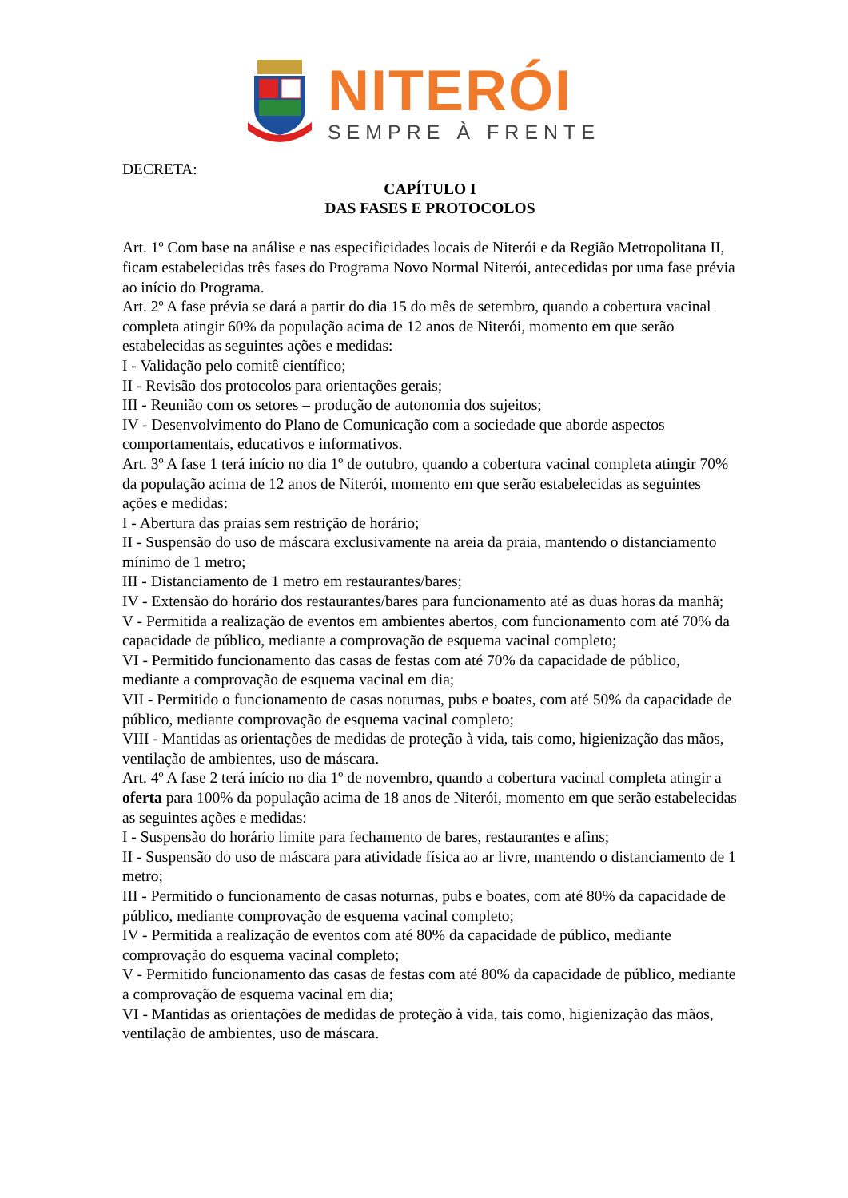NITERÓI
SEMPRE À FRENTE
DECRETA:
CAPÍTULO I
DAS FASES E PROTOCOLOS
Art. 1º Com base na análise e nas especificidades locais de Niterói e da Região Metropolitana II, ficam estabelecidas três fases do Programa Novo Normal Niterói, antecedidas por uma fase prévia ao início do Programa.
Art. 2º A fase prévia se dará a partir do dia 15 do mês de setembro, quando a cobertura vacinal completa atingir 60% da população acima de 12 anos de Niterói, momento em que serão estabelecidas as seguintes ações e medidas:
I - Validação pelo comitê científico;
II - Revisão dos protocolos para orientações gerais;
III - Reunião com os setores – produção de autonomia dos sujeitos;
IV - Desenvolvimento do Plano de Comunicação com a sociedade que aborde aspectos comportamentais, educativos e informativos.
Art. 3º A fase 1 terá início no dia 1º de outubro, quando a cobertura vacinal completa atingir 70% da população acima de 12 anos de Niterói, momento em que serão estabelecidas as seguintes ações e medidas:
I - Abertura das praias sem restrição de horário;
II - Suspensão do uso de máscara exclusivamente na areia da praia, mantendo o distanciamento mínimo de 1 metro;
III - Distanciamento de 1 metro em restaurantes/bares;
IV - Extensão do horário dos restaurantes/bares para funcionamento até as duas horas da manhã;
V - Permitida a realização de eventos em ambientes abertos, com funcionamento com até 70% da capacidade de público, mediante a comprovação de esquema vacinal completo;
VI - Permitido funcionamento das casas de festas com até 70% da capacidade de público, mediante a comprovação de esquema vacinal em dia;
VII - Permitido o funcionamento de casas noturnas, pubs e boates, com até 50% da capacidade de público, mediante comprovação de esquema vacinal completo;
VIII - Mantidas as orientações de medidas de proteção à vida, tais como, higienização das mãos, ventilação de ambientes, uso de máscara.
Art. 4º A fase 2 terá início no dia 1º de novembro, quando a cobertura vacinal completa atingir a oferta para 100% da população acima de 18 anos de Niterói, momento em que serão estabelecidas as seguintes ações e medidas:
I - Suspensão do horário limite para fechamento de bares, restaurantes e afins;
II - Suspensão do uso de máscara para atividade física ao ar livre, mantendo o distanciamento de 1 metro;
III - Permitido o funcionamento de casas noturnas, pubs e boates, com até 80% da capacidade de público, mediante comprovação de esquema vacinal completo;
IV - Permitida a realização de eventos com até 80% da capacidade de público, mediante comprovação do esquema vacinal completo;
V - Permitido funcionamento das casas de festas com até 80% da capacidade de público, mediante a comprovação de esquema vacinal em dia;
VI - Mantidas as orientações de medidas de proteção à vida, tais como, higienização das mãos, ventilação de ambientes, uso de máscara.